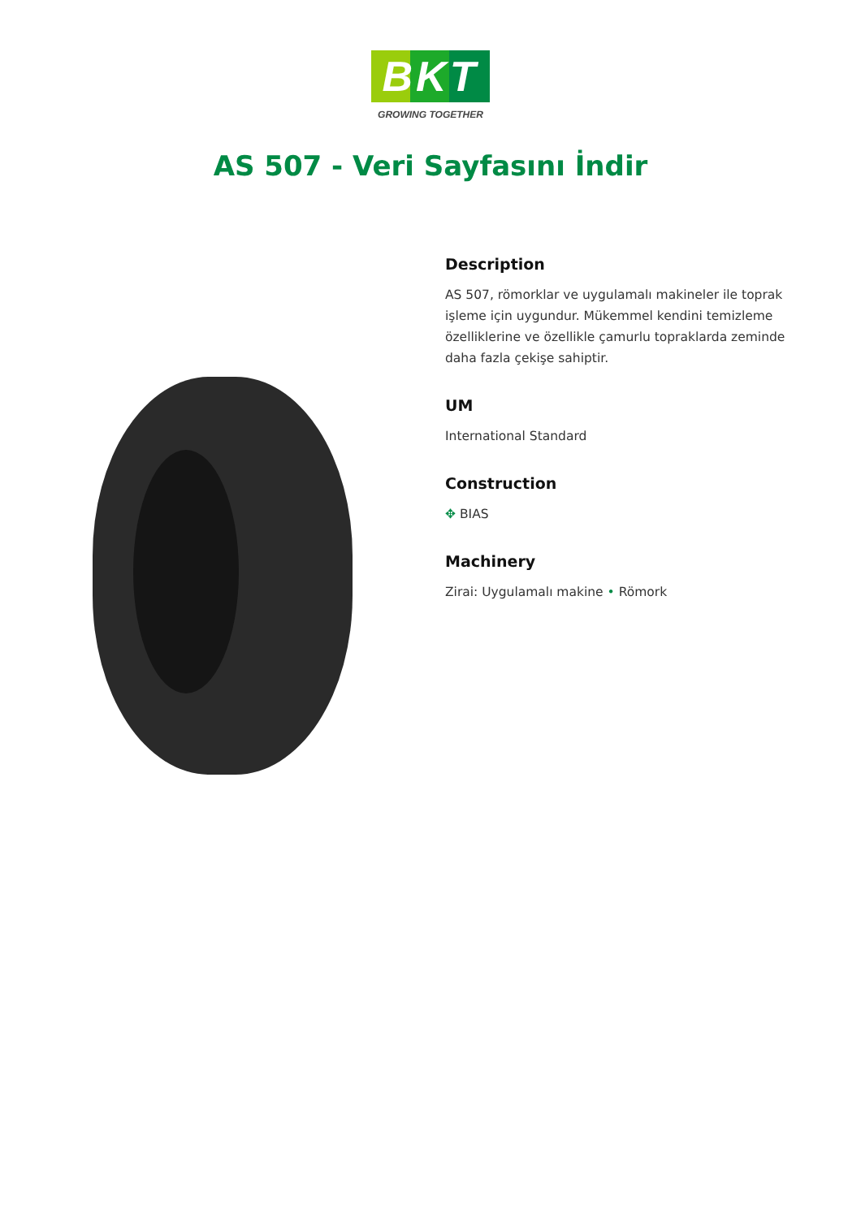BKT
GROWING TOGETHER
AS 507 - Veri Sayfasını İndir
Description
AS 507, römorklar ve uygulamalı makineler ile toprak işleme için uygundur. Mükemmel kendini temizleme özelliklerine ve özellikle çamurlu topraklarda zeminde daha fazla çekişe sahiptir.
UM
International Standard
Construction
✥ BIAS
Machinery
Zirai: Uygulamalı makine • Römork